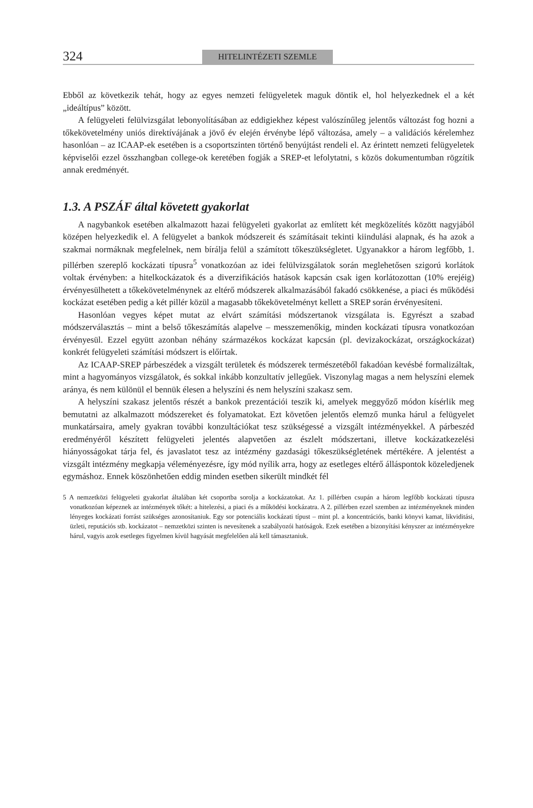324
HITELINTÉZETI SZEMLE
Ebből az következik tehát, hogy az egyes nemzeti felügyeletek maguk döntik el, hol helyezkednek el a két „ideáltípus” között.
A felügyeleti felülvizsgálat lebonyolításában az eddigiekhez képest valószínűleg jelentős változást fog hozni a tőkekövetelmény uniós direktívájának a jövő év elején érvénybe lépő változása, amely – a validációs kérelemhez hasonlóan – az ICAAP-ek esetében is a csoportszinten történő benyújtást rendeli el. Az érintett nemzeti felügyeletek képviselői ezzel összhangban college-ok keretében fogják a SREP-et lefolytatni, s közös dokumentumban rögzítik annak eredményét.
1.3. A PSZÁF által követett gyakorlat
A nagybankok esetében alkalmazott hazai felügyeleti gyakorlat az említett két megközelítés között nagyjából középen helyezkedik el. A felügyelet a bankok módszereit és számításait tekinti kiindulási alapnak, és ha azok a szakmai normáknak megfelelnek, nem bírálja felül a számított tőkeszükségletet. Ugyanakkor a három legfőbb, 1. pillérben szereplő kockázati típusra<sup>5</sup> vonatkozóan az idei felülvizsgálatok során meglehetősen szigorú korlátok voltak érvényben: a hitelkockázatok és a diverzifikációs hatások kapcsán csak igen korlátozottan (10% erejéig) érvényesülhetett a tőkekövetelménynek az eltérő módszerek alkalmazásából fakadó csökkenése, a piaci és működési kockázat esetében pedig a két pillér közül a magasabb tőkekövetelményt kellett a SREP során érvényesíteni.
Hasonlóan vegyes képet mutat az elvárt számítási módszertanok vizsgálata is. Egyrészt a szabad módszerválasztás – mint a belső tőkeszámítás alapelve – messzemenőkig, minden kockázati típusra vonatkozóan érvényesül. Ezzel együtt azonban néhány származékos kockázat kapcsán (pl. devizakockázat, országkockázat) konkrét felügyeleti számítási módszert is előírtak.
Az ICAAP-SREP párbeszédek a vizsgált területek és módszerek természetéből fakadóan kevésbé formalizáltak, mint a hagyományos vizsgálatok, és sokkal inkább konzultatív jellegűek. Viszonylag magas a nem helyszíni elemek aránya, és nem különül el bennük élesen a helyszíni és nem helyszíni szakasz sem.
A helyszíni szakasz jelentős részét a bankok prezentációi teszik ki, amelyek meggyőző módon kísérlik meg bemutatni az alkalmazott módszereket és folyamatokat. Ezt követően jelentős elemző munka hárul a felügyelet munkatársaira, amely gyakran további konzultációkat tesz szükségessé a vizsgált intézményekkel. A párbeszéd eredményéről készített felügyeleti jelentés alapvetően az észlelt módszertani, illetve kockázatkezelési hiányosságokat tárja fel, és javaslatot tesz az intézmény gazdasági tőkeszükségletének mértékére. A jelentést a vizsgált intézmény megkapja véleményezésre, így mód nyílik arra, hogy az esetleges eltérő álláspontok közeledjenek egymáshoz. Ennek köszönhetően eddig minden esetben sikerült mindkét fél
5 A nemzetközi felügyeleti gyakorlat általában két csoportba sorolja a kockázatokat. Az 1. pillérben csupán a három legfőbb kockázati típusra vonatkozóan képeznek az intézmények tőkét: a hitelezési, a piaci és a működési kockázatra. A 2. pillérben ezzel szemben az intézményeknek minden lényeges kockázati forrást szükséges azonosítaniuk. Egy sor potenciális kockázati típust – mint pl. a koncentrációs, banki könyvi kamat, likviditási, üzleti, reputációs stb. kockázatot – nemzetközi szinten is nevesítenek a szabályozói hatóságok. Ezek esetében a bizonyítási kényszer az intézményekre hárul, vagyis azok esetleges figyelmen kívül hagyását megfelelően alá kell támasztaniuk.